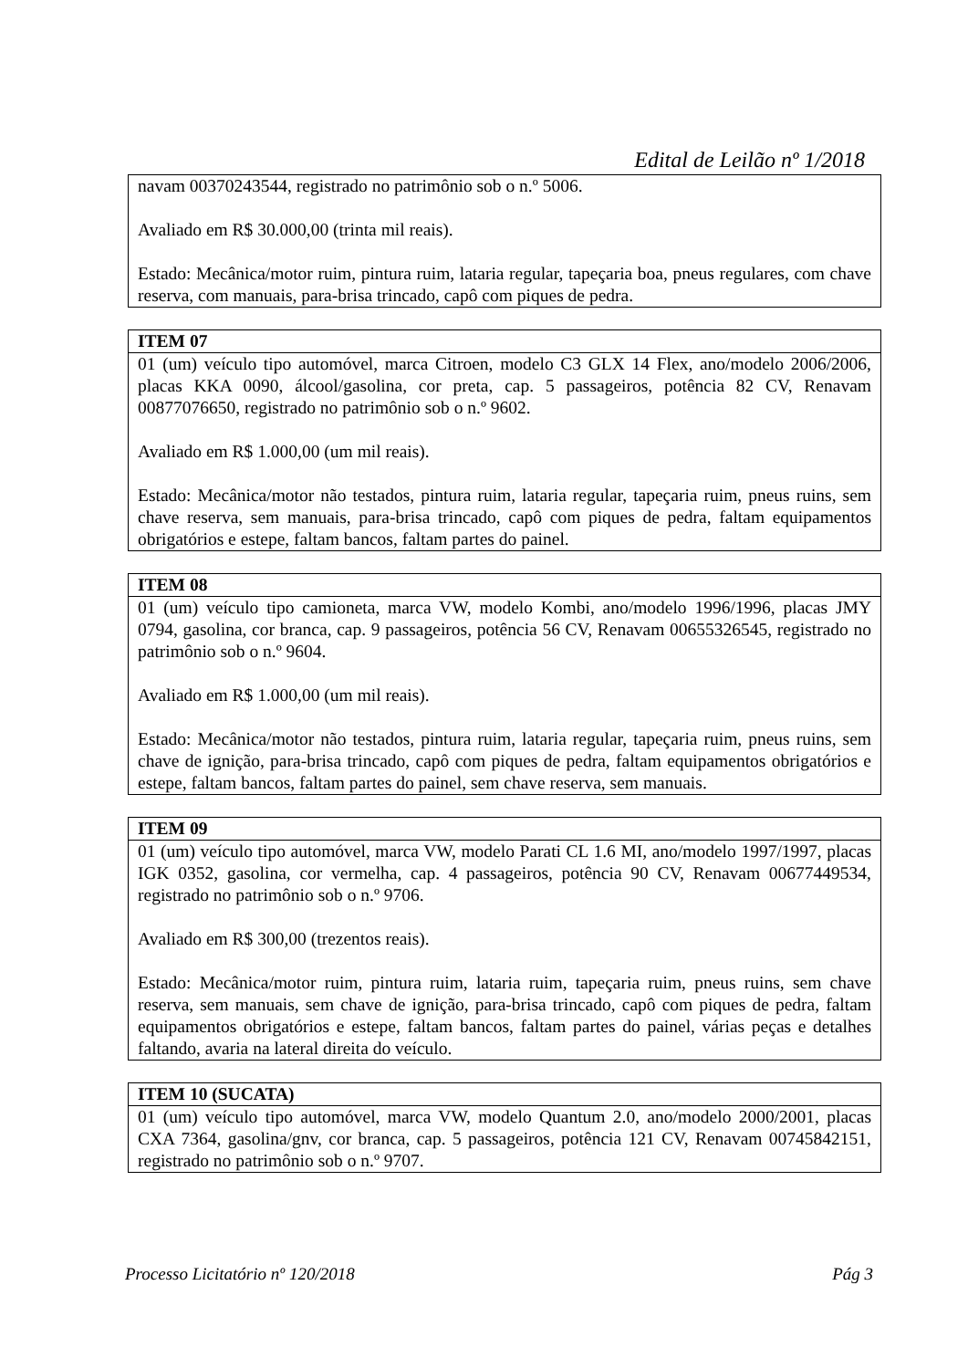Edital de Leilão nº 1/2018
| navam 00370243544, registrado no patrimônio sob o n.º 5006. Avaliado em R$ 30.000,00 (trinta mil reais). Estado: Mecânica/motor ruim, pintura ruim, lataria regular, tapeçaria boa, pneus regulares, com chave reserva, com manuais, para-brisa trincado, capô com piques de pedra. |
| ITEM 07 |
| --- |
| 01 (um) veículo tipo automóvel, marca Citroen, modelo C3 GLX 14 Flex, ano/modelo 2006/2006, placas KKA 0090, álcool/gasolina, cor preta, cap. 5 passageiros, potência 82 CV, Renavam 00877076650, registrado no patrimônio sob o n.º 9602. Avaliado em R$ 1.000,00 (um mil reais). Estado: Mecânica/motor não testados, pintura ruim, lataria regular, tapeçaria ruim, pneus ruins, sem chave reserva, sem manuais, para-brisa trincado, capô com piques de pedra, faltam equipamentos obrigatórios e estepe, faltam bancos, faltam partes do painel. |
| ITEM 08 |
| --- |
| 01 (um) veículo tipo camioneta, marca VW, modelo Kombi, ano/modelo 1996/1996, placas JMY 0794, gasolina, cor branca, cap. 9 passageiros, potência 56 CV, Renavam 00655326545, registrado no patrimônio sob o n.º 9604. Avaliado em R$ 1.000,00 (um mil reais). Estado: Mecânica/motor não testados, pintura ruim, lataria regular, tapeçaria ruim, pneus ruins, sem chave de ignição, para-brisa trincado, capô com piques de pedra, faltam equipamentos obrigatórios e estepe, faltam bancos, faltam partes do painel, sem chave reserva, sem manuais. |
| ITEM 09 |
| --- |
| 01 (um) veículo tipo automóvel, marca VW, modelo Parati CL 1.6 MI, ano/modelo 1997/1997, placas IGK 0352, gasolina, cor vermelha, cap. 4 passageiros, potência 90 CV, Renavam 00677449534, registrado no patrimônio sob o n.º 9706. Avaliado em R$ 300,00 (trezentos reais). Estado: Mecânica/motor ruim, pintura ruim, lataria ruim, tapeçaria ruim, pneus ruins, sem chave reserva, sem manuais, sem chave de ignição, para-brisa trincado, capô com piques de pedra, faltam equipamentos obrigatórios e estepe, faltam bancos, faltam partes do painel, várias peças e detalhes faltando, avaria na lateral direita do veículo. |
| ITEM 10 (SUCATA) |
| --- |
| 01 (um) veículo tipo automóvel, marca VW, modelo Quantum 2.0, ano/modelo 2000/2001, placas CXA 7364, gasolina/gnv, cor branca, cap. 5 passageiros, potência 121 CV, Renavam 00745842151, registrado no patrimônio sob o n.º 9707. |
Processo Licitatório nº 120/2018 Pág 3